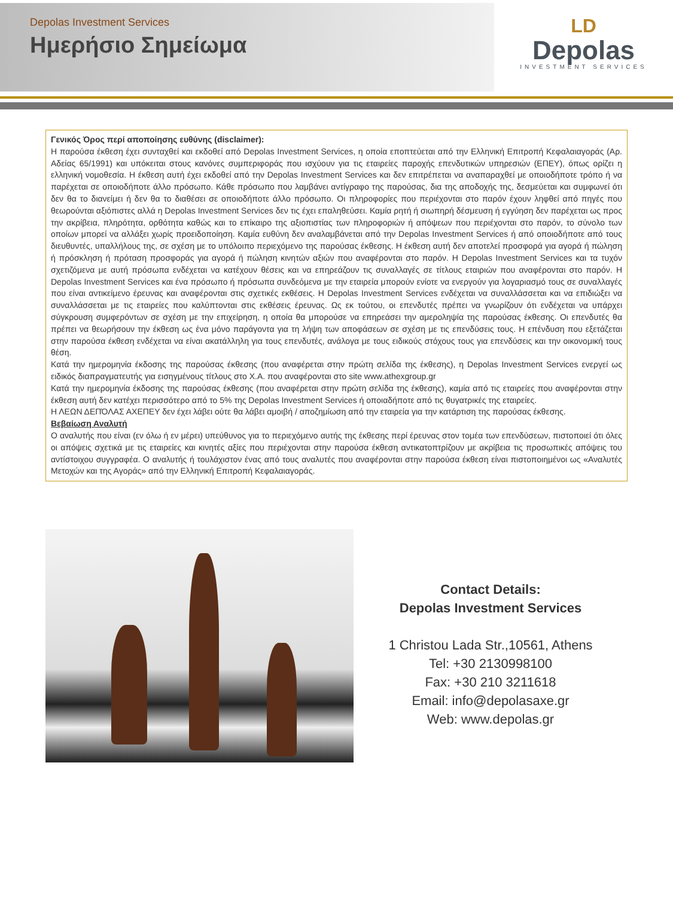Depolas Investment Services
Ημερήσιο Σημείωμα
LD
Depolas
INVESTMENT SERVICES
Γενικός Όρος περί αποποίησης ευθύνης (disclaimer):
Η παρούσα έκθεση έχει συνταχθεί και εκδοθεί από Depolas Investment Services, η οποία εποπτεύεται από την Ελληνική Επιτροπή Κεφαλαιαγοράς (Αρ. Αδείας 65/1991) και υπόκειται στους κανόνες συμπεριφοράς που ισχύουν για τις εταιρείες παροχής επενδυτικών υπηρεσιών (ΕΠΕΥ), όπως ορίζει η ελληνική νομοθεσία. Η έκθεση αυτή έχει εκδοθεί από την Depolas Investment Services και δεν επιτρέπεται να αναπαραχθεί με οποιοδήποτε τρόπο ή να παρέχεται σε οποιοδήποτε άλλο πρόσωπο. Κάθε πρόσωπο που λαμβάνει αντίγραφο της παρούσας, δια της αποδοχής της, δεσμεύεται και συμφωνεί ότι δεν θα το διανείμει ή δεν θα το διαθέσει σε οποιοδήποτε άλλο πρόσωπο. Οι πληροφορίες που περιέχονται στο παρόν έχουν ληφθεί από πηγές που θεωρούνται αξιόπιστες αλλά η Depolas Investment Services δεν τις έχει επαληθεύσει. Καμία ρητή ή σιωπηρή δέσμευση ή εγγύηση δεν παρέχεται ως προς την ακρίβεια, πληρότητα, ορθότητα καθώς και το επίκαιρο της αξιοπιστίας των πληροφοριών ή απόψεων που περιέχονται στο παρόν, το σύνολο των οποίων μπορεί να αλλάξει χωρίς προειδοποίηση. Καμία ευθύνη δεν αναλαμβάνεται από την Depolas Investment Services ή από οποιοδήποτε από τους διευθυντές, υπαλλήλους της, σε σχέση με το υπόλοιπο περιεχόμενο της παρούσας έκθεσης. Η έκθεση αυτή δεν αποτελεί προσφορά για αγορά ή πώληση ή πρόσκληση ή πρόταση προσφοράς για αγορά ή πώληση κινητών αξιών που αναφέρονται στο παρόν. Η Depolas Investment Services και τα τυχόν σχετιζόμενα με αυτή πρόσωπα ενδέχεται να κατέχουν θέσεις και να επηρεάζουν τις συναλλαγές σε τίτλους εταιριών που αναφέρονται στο παρόν. Η Depolas Investment Services και ένα πρόσωπο ή πρόσωπα συνδεόμενα με την εταιρεία μπορούν ενίοτε να ενεργούν για λογαριασμό τους σε συναλλαγές που είναι αντικείμενο έρευνας και αναφέρονται στις σχετικές εκθέσεις. Η Depolas Investment Services ενδέχεται να συναλλάσσεται και να επιδιώξει να συναλλάσσεται με τις εταιρείες που καλύπτονται στις εκθέσεις έρευνας. Ως εκ τούτου, οι επενδυτές πρέπει να γνωρίζουν ότι ενδέχεται να υπάρχει σύγκρουση συμφερόντων σε σχέση με την επιχείρηση, η οποία θα μπορούσε να επηρεάσει την αμεροληψία της παρούσας έκθεσης. Οι επενδυτές θα πρέπει να θεωρήσουν την έκθεση ως ένα μόνο παράγοντα για τη λήψη των αποφάσεων σε σχέση με τις επενδύσεις τους. Η επένδυση που εξετάζεται στην παρούσα έκθεση ενδέχεται να είναι ακατάλληλη για τους επενδυτές, ανάλογα με τους ειδικούς στόχους τους για επενδύσεις και την οικονομική τους θέση.
Κατά την ημερομηνία έκδοσης της παρούσας έκθεσης (που αναφέρεται στην πρώτη σελίδα της έκθεσης), η Depolas Investment Services ενεργεί ως ειδικός διαπραγματευτής για εισηγμένους τίτλους στο Χ.Α. που αναφέρονται στο site www.athexgroup.gr
Κατά την ημερομηνία έκδοσης της παρούσας έκθεσης (που αναφέρεται στην πρώτη σελίδα της έκθεσης), καμία από τις εταιρείες που αναφέρονται στην έκθεση αυτή δεν κατέχει περισσότερο από το 5% της Depolas Investment Services ή οποιαδήποτε από τις θυγατρικές της εταιρείες.
Η ΛΕΩΝ ΔΕΠΌΛΑΣ ΑΧΕΠΕΥ δεν έχει λάβει ούτε θα λάβει αμοιβή / αποζημίωση από την εταιρεία για την κατάρτιση της παρούσας έκθεσης.
Βεβαίωση Αναλυτή
Ο αναλυτής που είναι (εν όλω ή εν μέρει) υπεύθυνος για το περιεχόμενο αυτής της έκθεσης περί έρευνας στον τομέα των επενδύσεων, πιστοποιεί ότι όλες οι απόψεις σχετικά με τις εταιρείες και κινητές αξίες που περιέχονται στην παρούσα έκθεση αντικατοπτρίζουν με ακρίβεια τις προσωπικές απόψεις του αντίστοιχου συγγραφέα. Ο αναλυτής ή τουλάχιστον ένας από τους αναλυτές που αναφέρονται στην παρούσα έκθεση είναι πιστοποιημένοι ως «Αναλυτές Μετοχών και της Αγοράς» από την Ελληνική Επιτροπή Κεφαλαιαγοράς.
Contact Details:
Depolas Investment Services
1 Christou Lada Str.,10561, Athens
Tel: +30 2130998100
Fax: +30 210 3211618
Email: info@depolasaxe.gr
Web: www.depolas.gr